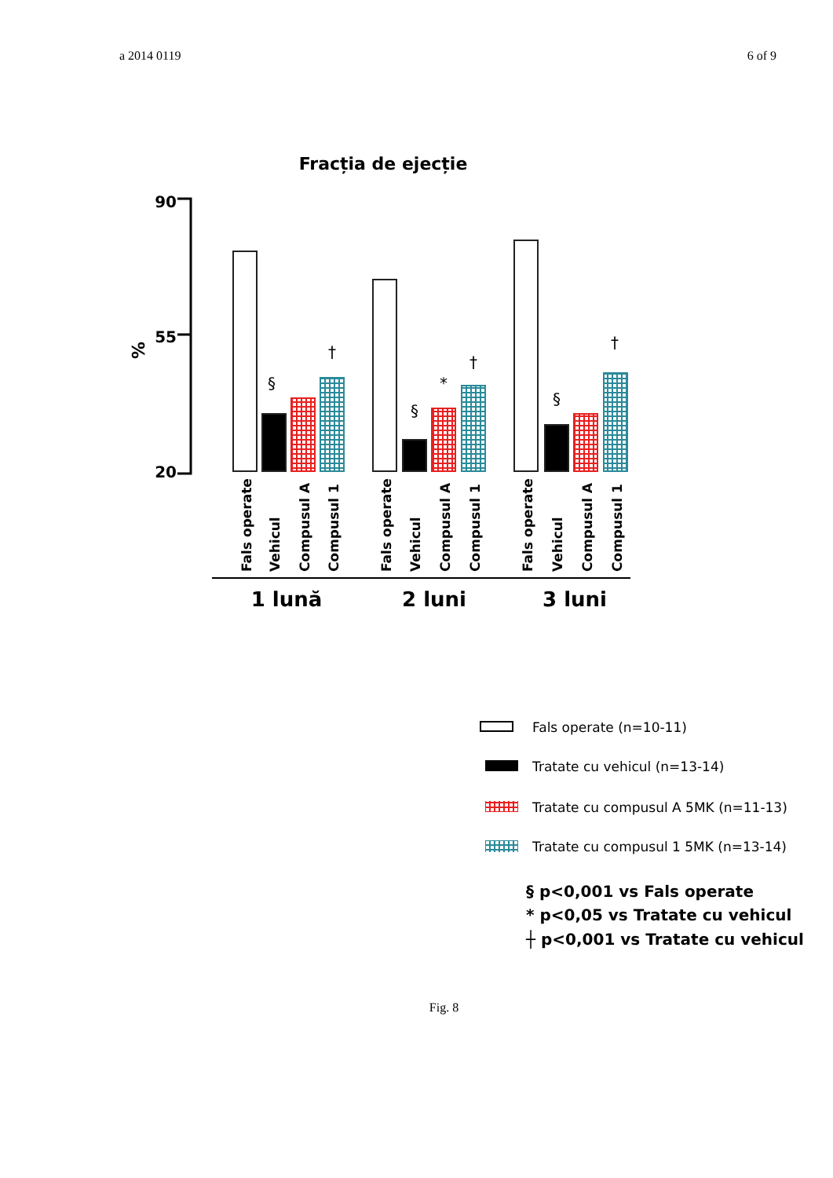a 2014 0119 6 of 9
Fracția de ejecție
90
55
20
%
§
†
§
*
†
§
†
Fals operate
Vehicul
Compusul A
Compusul 1
Fals operate
Vehicul
Compusul A
Compusul 1
Fals operate
Vehicul
Compusul A
Compusul 1
1 lună
2 luni
3 luni
Fals operate (n=10-11)
Tratate cu vehicul (n=13-14)
Tratate cu compusul A 5MK (n=11-13)
Tratate cu compusul 1 5MK (n=13-14)
§ p<0,001 vs Fals operate
* p<0,05 vs Tratate cu vehicul
┼ p<0,001 vs Tratate cu vehicul
Fig. 8